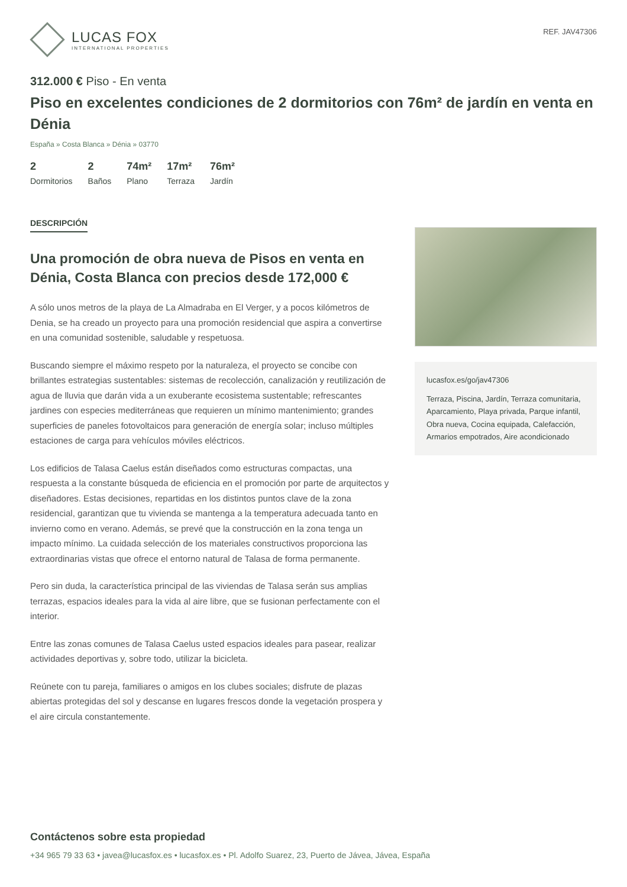LUCAS FOX
INTERNATIONAL PROPERTIES
REF. JAV47306
312.000 € Piso - En venta
Piso en excelentes condiciones de 2 dormitorios con 76m² de jardín en venta en Dénia
España » Costa Blanca » Dénia » 03770
2
Dormitorios
2
Baños
74m²
Plano
17m²
Terraza
76m²
Jardín
DESCRIPCIÓN
Una promoción de obra nueva de Pisos en venta en Dénia, Costa Blanca con precios desde 172,000 €
A sólo unos metros de la playa de La Almadraba en El Verger, y a pocos kilómetros de Denia, se ha creado un proyecto para una promoción residencial que aspira a convertirse en una comunidad sostenible, saludable y respetuosa.
Buscando siempre el máximo respeto por la naturaleza, el proyecto se concibe con brillantes estrategias sustentables: sistemas de recolección, canalización y reutilización de agua de lluvia que darán vida a un exuberante ecosistema sustentable; refrescantes jardines con especies mediterráneas que requieren un mínimo mantenimiento; grandes superficies de paneles fotovoltaicos para generación de energía solar; incluso múltiples estaciones de carga para vehículos móviles eléctricos.
Los edificios de Talasa Caelus están diseñados como estructuras compactas, una respuesta a la constante búsqueda de eficiencia en el promoción por parte de arquitectos y diseñadores. Estas decisiones, repartidas en los distintos puntos clave de la zona residencial, garantizan que tu vivienda se mantenga a la temperatura adecuada tanto en invierno como en verano. Además, se prevé que la construcción en la zona tenga un impacto mínimo. La cuidada selección de los materiales constructivos proporciona las extraordinarias vistas que ofrece el entorno natural de Talasa de forma permanente.
Pero sin duda, la característica principal de las viviendas de Talasa serán sus amplias terrazas, espacios ideales para la vida al aire libre, que se fusionan perfectamente con el interior.
Entre las zonas comunes de Talasa Caelus usted espacios ideales para pasear, realizar actividades deportivas y, sobre todo, utilizar la bicicleta.
Reúnete con tu pareja, familiares o amigos en los clubes sociales; disfrute de plazas abiertas protegidas del sol y descanse en lugares frescos donde la vegetación prospera y el aire circula constantemente.
lucasfox.es/go/jav47306
Terraza, Piscina, Jardín, Terraza comunitaria, Aparcamiento, Playa privada, Parque infantil, Obra nueva, Cocina equipada, Calefacción, Armarios empotrados, Aire acondicionado
Contáctenos sobre esta propiedad
+34 965 79 33 63 • javea@lucasfox.es • lucasfox.es • Pl. Adolfo Suarez, 23, Puerto de Jávea, Jávea, España